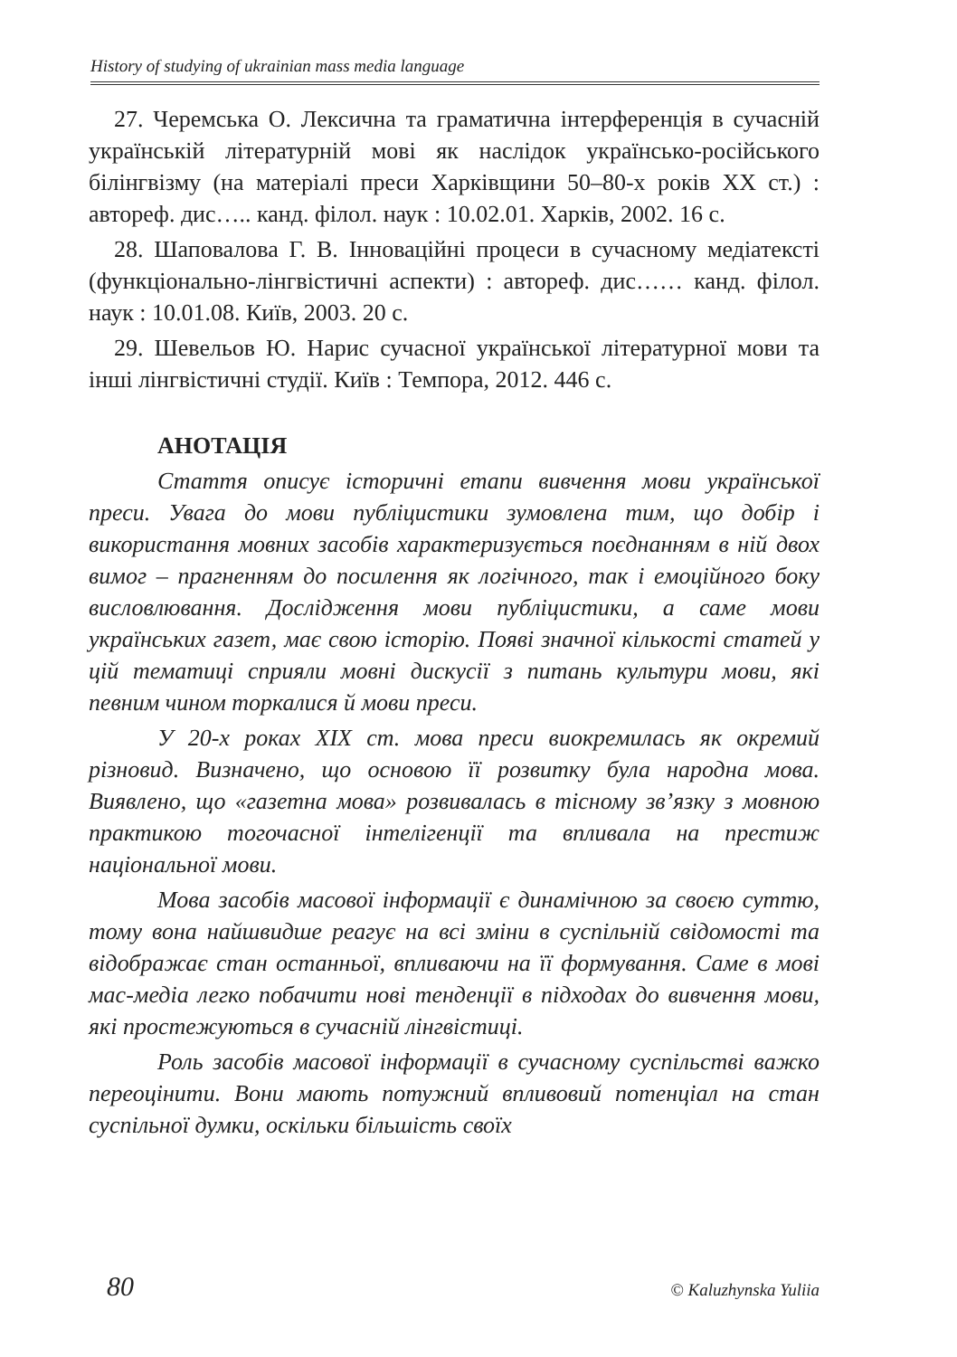History of studying of ukrainian mass media language
27. Черемська О. Лексична та граматична інтерференція в сучасній українській літературній мові як наслідок українсько-російського білінгвізму (на матеріалі преси Харківщини 50–80-х років XX ст.) : автореф. дис….. канд. філол. наук : 10.02.01. Харків, 2002. 16 с.
28. Шаповалова Г. В. Інноваційні процеси в сучасному медіатексті (функціонально-лінгвістичні аспекти) : автореф. дис…… канд. філол. наук : 10.01.08. Київ, 2003. 20 с.
29. Шевельов Ю. Нарис сучасної української літературної мови та інші лінгвістичні студії. Київ : Темпора, 2012. 446 с.
АНОТАЦІЯ
Стаття описує історичні етапи вивчення мови української преси. Увага до мови публіцистики зумовлена тим, що добір і використання мовних засобів характеризується поєднанням в ній двох вимог – прагненням до посилення як логічного, так і емоційного боку висловлювання. Дослідження мови публіцистики, а саме мови українських газет, має свою історію. Появі значної кількості статей у цій тематиці сприяли мовні дискусії з питань культури мови, які певним чином торкалися й мови преси.
У 20-х роках XIX ст. мова преси виокремилась як окремий різновид. Визначено, що основою її розвитку була народна мова. Виявлено, що «газетна мова» розвивалась в тісному зв’язку з мовною практикою тогочасної інтелігенції та впливала на престиж національної мови.
Мова засобів масової інформації є динамічною за своєю суттю, тому вона найшвидше реагує на всі зміни в суспільній свідомості та відображає стан останньої, впливаючи на її формування. Саме в мові мас-медіа легко побачити нові тенденції в підходах до вивчення мови, які простежуються в сучасній лінгвістиці.
Роль засобів масової інформації в сучасному суспільстві важко переоцінити. Вони мають потужний впливовий потенціал на стан суспільної думки, оскільки більшість своїх
80 © Kaluzhynska Yuliia